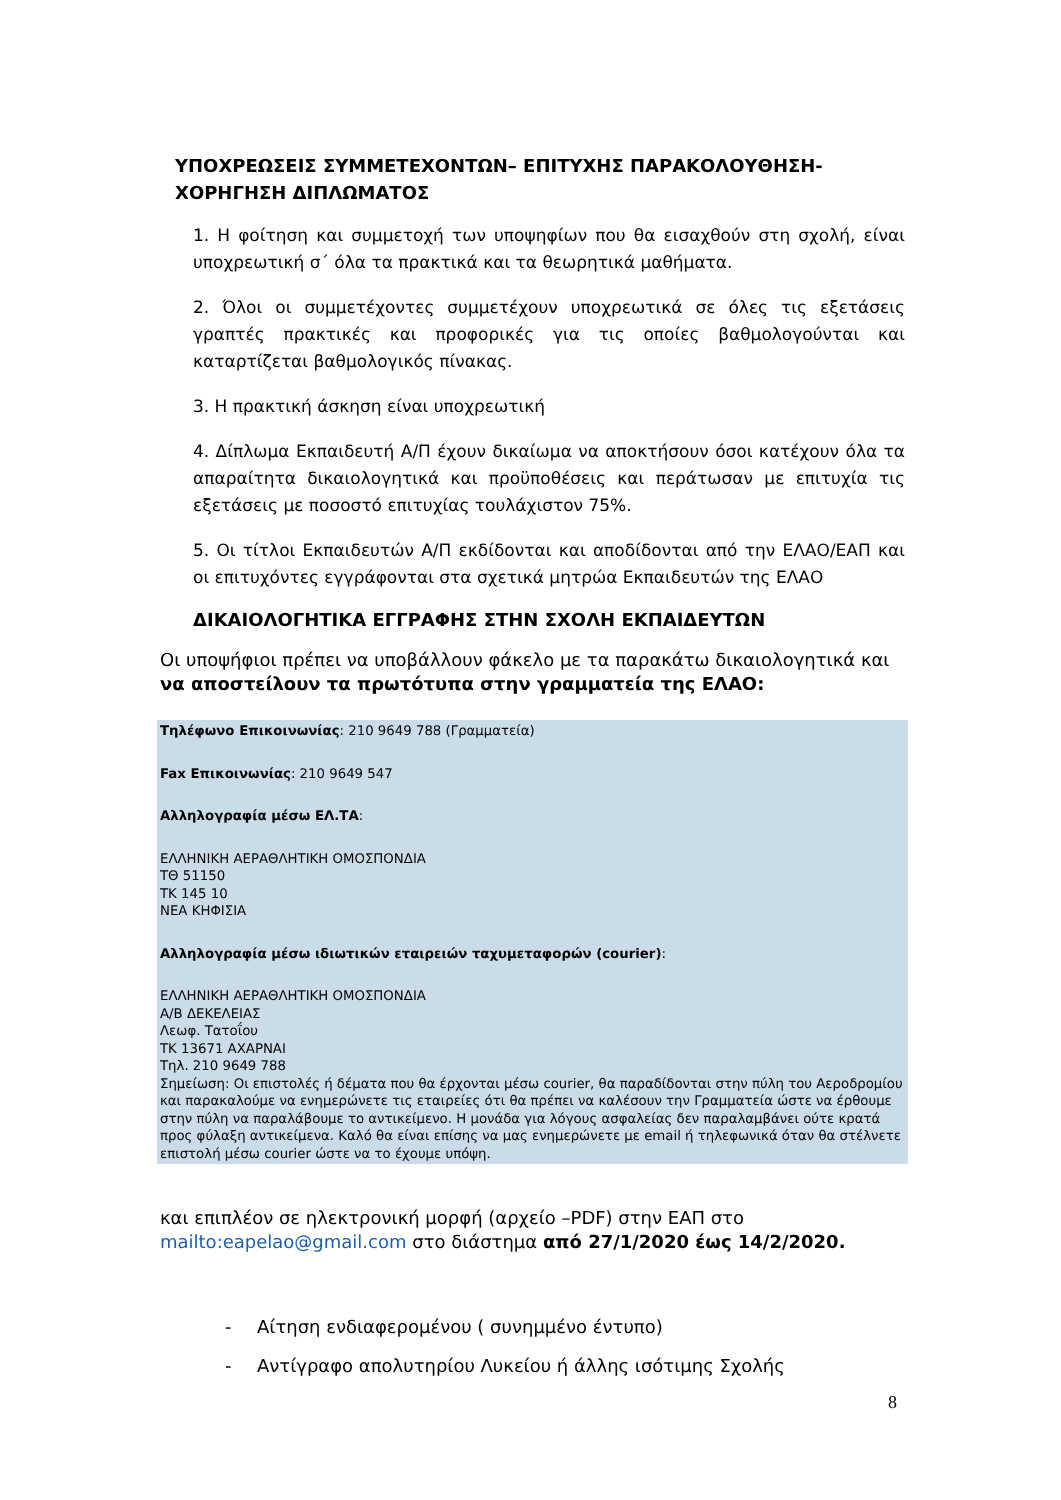ΥΠΟΧΡΕΩΣΕΙΣ ΣΥΜΜΕΤΕΧΟΝΤΩΝ– ΕΠΙΤΥΧΗΣ ΠΑΡΑΚΟΛΟΥΘΗΣΗ-
ΧΟΡΗΓΗΣΗ ΔΙΠΛΩΜΑΤΟΣ
1. Η φοίτηση και συμμετοχή των υποψηφίων που θα εισαχθούν στη σχολή, είναι υποχρεωτική σ΄ όλα τα πρακτικά και τα θεωρητικά μαθήματα.
2. Όλοι οι συμμετέχοντες συμμετέχουν υποχρεωτικά σε όλες τις εξετάσεις γραπτές πρακτικές και προφορικές για τις οποίες βαθμολογούνται και καταρτίζεται βαθμολογικός πίνακας.
3. Η πρακτική άσκηση είναι υποχρεωτική
4. Δίπλωμα Εκπαιδευτή Α/Π έχουν δικαίωμα να αποκτήσουν όσοι κατέχουν όλα τα απαραίτητα δικαιολογητικά και προϋποθέσεις και περάτωσαν με επιτυχία τις εξετάσεις με ποσοστό επιτυχίας τουλάχιστον 75%.
5. Οι τίτλοι Εκπαιδευτών Α/Π εκδίδονται και αποδίδονται από την ΕΛΑΟ/ΕΑΠ και οι επιτυχόντες εγγράφονται στα σχετικά μητρώα Εκπαιδευτών της ΕΛΑΟ
ΔΙΚΑΙΟΛΟΓΗΤΙΚΑ ΕΓΓΡΑΦΗΣ ΣΤΗΝ ΣΧΟΛΗ ΕΚΠΑΙΔΕΥΤΩΝ
Οι υποψήφιοι πρέπει να υποβάλλουν φάκελο με τα παρακάτω δικαιολογητικά και να αποστείλουν τα πρωτότυπα στην γραμματεία της ΕΛΑΟ:
Τηλέφωνο Επικοινωνίας: 210 9649 788 (Γραμματεία)
Fax Επικοινωνίας: 210 9649 547
Αλληλογραφία μέσω ΕΛ.ΤΑ:
ΕΛΛΗΝΙΚΗ ΑΕΡΑΘΛΗΤΙΚΗ ΟΜΟΣΠΟΝΔΙΑ
ΤΘ 51150
ΤΚ 145 10
ΝΕΑ ΚΗΦΙΣΙΑ
Αλληλογραφία μέσω ιδιωτικών εταιρειών ταχυμεταφορών (courier):
ΕΛΛΗΝΙΚΗ ΑΕΡΑΘΛΗΤΙΚΗ ΟΜΟΣΠΟΝΔΙΑ
Α/Β ΔΕΚΕΛΕΙΑΣ
Λεωφ. Τατοΐου
ΤΚ 13671 ΑΧΑΡΝΑΙ
Τηλ. 210 9649 788
Σημείωση: Οι επιστολές ή δέματα που θα έρχονται μέσω courier, θα παραδίδονται στην πύλη του Αεροδρομίου και παρακαλούμε να ενημερώνετε τις εταιρείες ότι θα πρέπει να καλέσουν την Γραμματεία ώστε να έρθουμε στην πύλη να παραλάβουμε το αντικείμενο. Η μονάδα για λόγους ασφαλείας δεν παραλαμβάνει ούτε κρατά προς φύλαξη αντικείμενα. Καλό θα είναι επίσης να μας ενημερώνετε με email ή τηλεφωνικά όταν θα στέλνετε επιστολή μέσω courier ώστε να το έχουμε υπόψη.
και επιπλέον σε ηλεκτρονική μορφή (αρχείο –PDF) στην ΕΑΠ στο mailto:eapelao@gmail.com στο διάστημα από 27/1/2020 έως 14/2/2020.
- Αίτηση ενδιαφερομένου ( συνημμένο έντυπο)
- Αντίγραφο απολυτηρίου Λυκείου ή άλλης ισότιμης Σχολής
8